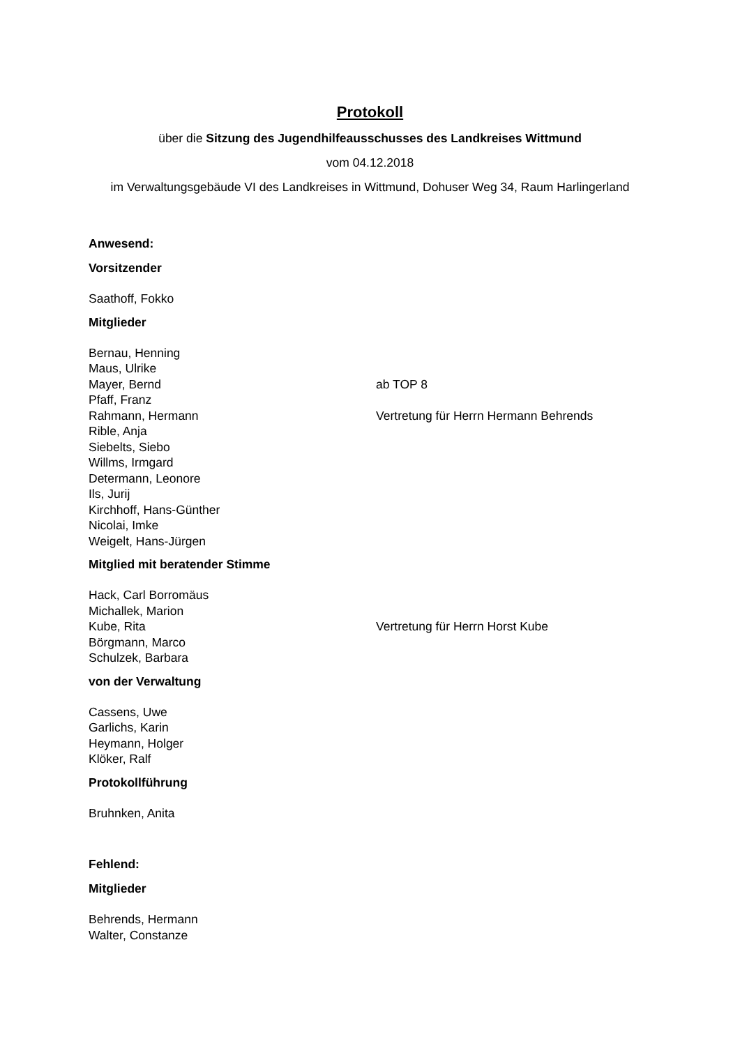Protokoll
über die Sitzung des Jugendhilfeausschusses des Landkreises Wittmund
vom 04.12.2018
im Verwaltungsgebäude VI des Landkreises in Wittmund, Dohuser Weg 34, Raum Harlingerland
Anwesend:
Vorsitzender
Saathoff, Fokko
Mitglieder
Bernau, Henning
Maus, Ulrike
Mayer, Bernd ab TOP 8
Pfaff, Franz
Rahmann, Hermann Vertretung für Herrn Hermann Behrends
Rible, Anja
Siebelts, Siebo
Willms, Irmgard
Determann, Leonore
Ils, Jurij
Kirchhoff, Hans-Günther
Nicolai, Imke
Weigelt, Hans-Jürgen
Mitglied mit beratender Stimme
Hack, Carl Borromäus
Michallek, Marion
Kube, Rita Vertretung für Herrn Horst Kube
Börgmann, Marco
Schulzek, Barbara
von der Verwaltung
Cassens, Uwe
Garlichs, Karin
Heymann, Holger
Klöker, Ralf
Protokollführung
Bruhnken, Anita
Fehlend:
Mitglieder
Behrends, Hermann
Walter, Constanze